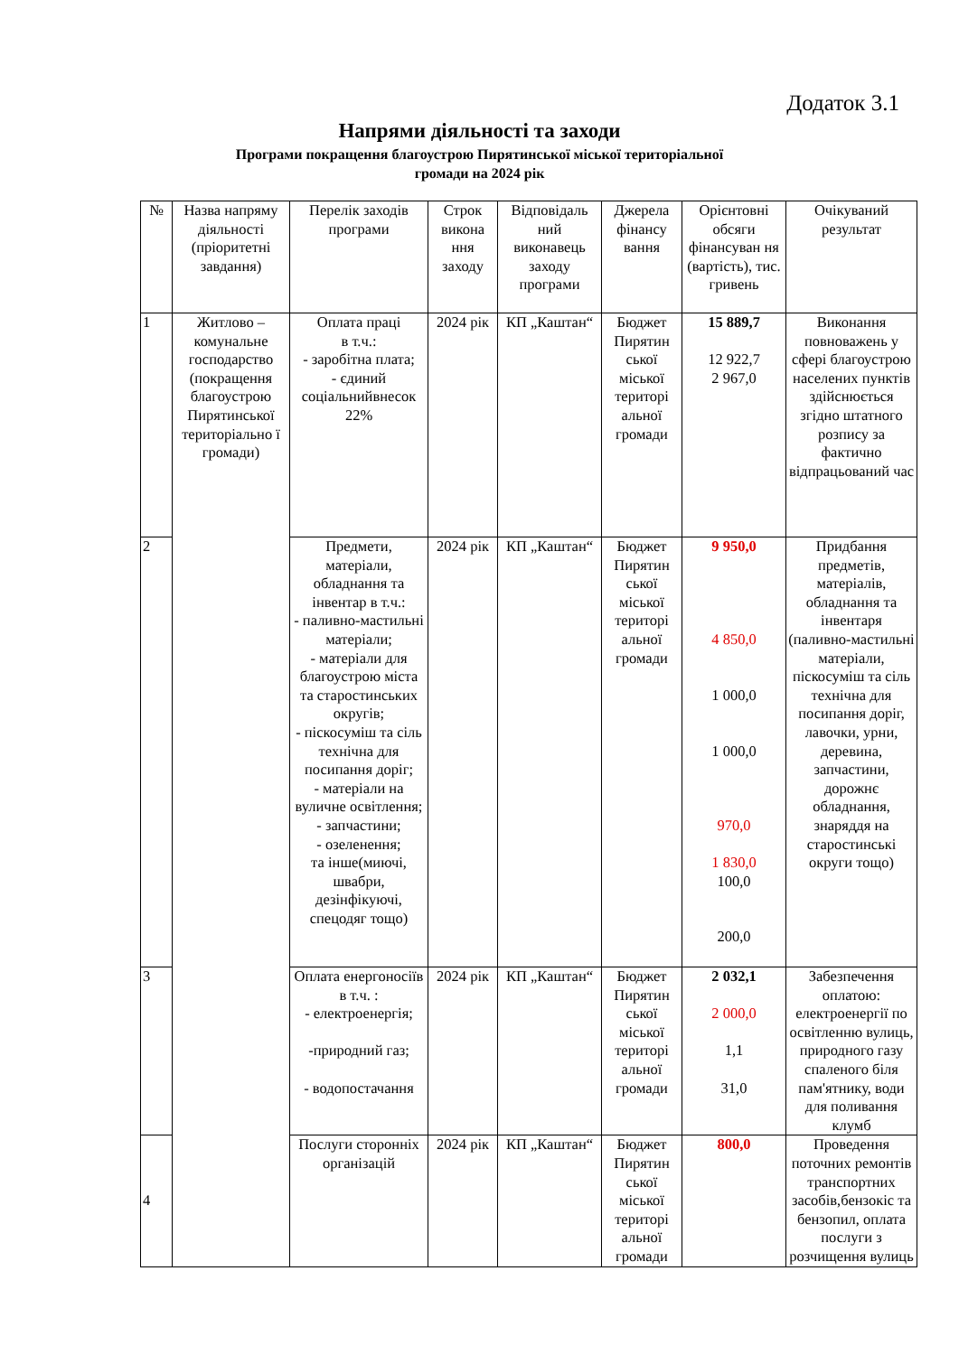Додаток 3.1
Напрями діяльності та заходи
Програми покращення благоустрою Пирятинської міської територіальної
громади на 2024 рік
| № | Назва напряму діяльності (пріоритетні завдання) | Перелік заходів програми | Строк викона ння заходу | Відповідаль ний виконавець заходу програми | Джерела фінансу вання | Орієнтовні обсяги фінансуван ня (вартість), тис. гривень | Очікуваний результат |
| --- | --- | --- | --- | --- | --- | --- | --- |
| 1 | Житлово – комунальне господарство (покращення благоустрою Пирятинської територіально ї громади) | Оплата праці в т.ч.: - заробітна плата; - єдиний соціальнийвнесок 22% | 2024 рік | КП „Каштан“ | Бюджет Пирятин ської міської територі альної громади | 15 889,7 12 922,7 2 967,0 | Виконання повноважень у сфері благоустрою населених пунктів здійснюється згідно штатного розпису за фактично відпрацьований час |
| 2 | | Предмети, матеріали, обладнання та інвентар в т.ч.: - паливно-мастильні матеріали; - матеріали для благоустрою міста та старостинських округів; - піскосуміш та сіль технічна для посипання доріг; - матеріали на вуличне освітлення; - запчастини; - озеленення; та інше(миючі, швабри, дезінфікуючі, спецодяг тощо) | 2024 рік | КП „Каштан“ | Бюджет Пирятин ської міської територі альної громади | 9 950,0 4 850,0 1 000,0 1 000,0 970,0 1 830,0 100,0 200,0 | Придбання предметів, матеріалів, обладнання та інвентаря (паливно-мастильні матеріали, піскосуміш та сіль технічна для посипання доріг, лавочки, урни, деревина, запчастини, дорожнє обладнання, знаряддя на старостинські округи тощо) |
| 3 | | Оплата енергоносіїв в т.ч. : - електроенергія; -природний газ; - водопостачання | 2024 рік | КП „Каштан“ | Бюджет Пирятин ської міської територі альної громади | 2 032,1 2 000,0 1,1 31,0 | Забезпечення оплатою: електроенергії по освітленню вулиць, природного газу спаленого біля пам'ятнику, води для поливання клумб |
| 4 | | Послуги сторонніх організацій | 2024 рік | КП „Каштан“ | Бюджет Пирятин ської міської територі альної громади | 800,0 | Проведення поточних ремонтів транспортних засобів,бензокіс та бензопил, оплата послуги з розчищення вулиць |